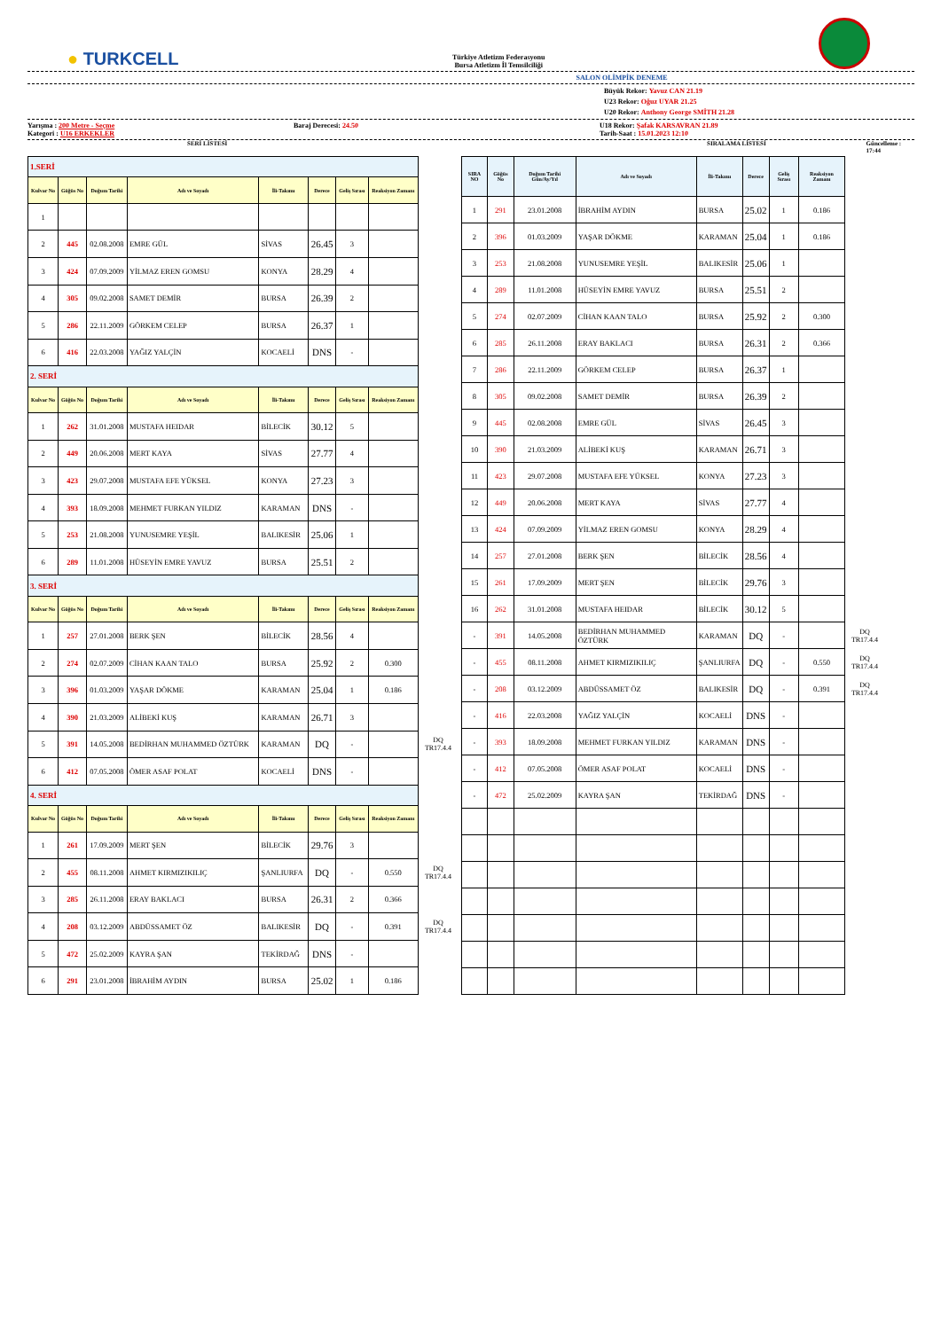● TURKCELL
Türkiye Atletizm Federasyonu
Bursa Atletizm İl Temsilciliği
SALON OLİMPİK DENEME
Büyük Rekor: Yavuz CAN 21.19
U23 Rekor: Oğuz UYAR 21.25
U20 Rekor: Anthony George SMİTH 21.28
Yarışma : 200 Metre - Seçme
Kategori : U16 ERKEKLER
Baraj Derecesi: 24.50 U18 Rekor: Şafak KARSAVRAN 21.89
Tarih-Saat : 15.01.2023 12:10
SERİ LİSTESİ SIRALAMA LİSTESİ Güncelleme : 17:44
| 1.SERİ | | | | | | | | |
| Kulvar No | Göğüs No | Doğum Tarihi | Adı ve Soyadı | İli-Takımı | Derece | Geliş Sırası | Reaksiyon Zamanı | |
| 1 | | | | | | | | |
| 2 | 445 | 02.08.2008 | EMRE GÜL | SİVAS | 26.45 | 3 | | |
| 3 | 424 | 07.09.2009 | YİLMAZ EREN GOMSU | KONYA | 28.29 | 4 | | |
| 4 | 305 | 09.02.2008 | SAMET DEMİR | BURSA | 26.39 | 2 | | |
| 5 | 286 | 22.11.2009 | GÖRKEM CELEP | BURSA | 26.37 | 1 | | |
| 6 | 416 | 22.03.2008 | YAĞIZ YALÇİN | KOCAELİ | DNS | - | | |
| 2. SERİ | | | | | | | | |
| Kulvar No | Göğüs No | Doğum Tarihi | Adı ve Soyadı | İli-Takımı | Derece | Geliş Sırası | Reaksiyon Zamanı | |
| 1 | 262 | 31.01.2008 | MUSTAFA HEIDAR | BİLECİK | 30.12 | 5 | | |
| 2 | 449 | 20.06.2008 | MERT KAYA | SİVAS | 27.77 | 4 | | |
| 3 | 423 | 29.07.2008 | MUSTAFA EFE YÜKSEL | KONYA | 27.23 | 3 | | |
| 4 | 393 | 18.09.2008 | MEHMET FURKAN YILDIZ | KARAMAN | DNS | - | | |
| 5 | 253 | 21.08.2008 | YUNUSEMRE YEŞİL | BALIKESİR | 25.06 | 1 | | |
| 6 | 289 | 11.01.2008 | HÜSEYİN EMRE YAVUZ | BURSA | 25.51 | 2 | | |
| 3. SERİ | | | | | | | | |
| Kulvar No | Göğüs No | Doğum Tarihi | Adı ve Soyadı | İli-Takımı | Derece | Geliş Sırası | Reaksiyon Zamanı | |
| 1 | 257 | 27.01.2008 | BERK ŞEN | BİLECİK | 28.56 | 4 | | |
| 2 | 274 | 02.07.2009 | CİHAN KAAN TALO | BURSA | 25.92 | 2 | 0.300 | |
| 3 | 396 | 01.03.2009 | YAŞAR DÖKME | KARAMAN | 25.04 | 1 | 0.186 | |
| 4 | 390 | 21.03.2009 | ALİBEKİ KUŞ | KARAMAN | 26.71 | 3 | | |
| 5 | 391 | 14.05.2008 | BEDİRHAN MUHAMMED ÖZTÜRK | KARAMAN | DQ | - | | DQ TR17.4.4 |
| 6 | 412 | 07.05.2008 | ÖMER ASAF POLAT | KOCAELİ | DNS | - | | |
| 4. SERİ | | | | | | | | |
| Kulvar No | Göğüs No | Doğum Tarihi | Adı ve Soyadı | İli-Takımı | Derece | Geliş Sırası | Reaksiyon Zamanı | |
| 1 | 261 | 17.09.2009 | MERT ŞEN | BİLECİK | 29.76 | 3 | | |
| 2 | 455 | 08.11.2008 | AHMET KIRMIZIKILIÇ | ŞANLIURFA | DQ | - | 0.550 | DQ TR17.4.4 |
| 3 | 285 | 26.11.2008 | ERAY BAKLACI | BURSA | 26.31 | 2 | 0.366 | |
| 4 | 208 | 03.12.2009 | ABDÜSSAMET ÖZ | BALIKESİR | DQ | - | 0.391 | DQ TR17.4.4 |
| 5 | 472 | 25.02.2009 | KAYRA ŞAN | TEKİRDAĞ | DNS | - | | |
| 6 | 291 | 23.01.2008 | İBRAHİM AYDIN | BURSA | 25.02 | 1 | 0.186 | |
| SIRA NO | Göğüs No | Doğum Tarihi Gün/Ay/Yıl | Adı ve Soyadı | İli-Takımı | Derece | Geliş Sırası | Reaksiyon Zamanı | |
| 1 | 291 | 23.01.2008 | İBRAHİM AYDIN | BURSA | 25.02 | 1 | 0.186 | |
| 2 | 396 | 01.03.2009 | YAŞAR DÖKME | KARAMAN | 25.04 | 1 | 0.186 | |
| 3 | 253 | 21.08.2008 | YUNUSEMRE YEŞİL | BALIKESİR | 25.06 | 1 | | |
| 4 | 289 | 11.01.2008 | HÜSEYİN EMRE YAVUZ | BURSA | 25.51 | 2 | | |
| 5 | 274 | 02.07.2009 | CİHAN KAAN TALO | BURSA | 25.92 | 2 | 0.300 | |
| 6 | 285 | 26.11.2008 | ERAY BAKLACI | BURSA | 26.31 | 2 | 0.366 | |
| 7 | 286 | 22.11.2009 | GÖRKEM CELEP | BURSA | 26.37 | 1 | | |
| 8 | 305 | 09.02.2008 | SAMET DEMİR | BURSA | 26.39 | 2 | | |
| 9 | 445 | 02.08.2008 | EMRE GÜL | SİVAS | 26.45 | 3 | | |
| 10 | 390 | 21.03.2009 | ALİBEKİ KUŞ | KARAMAN | 26.71 | 3 | | |
| 11 | 423 | 29.07.2008 | MUSTAFA EFE YÜKSEL | KONYA | 27.23 | 3 | | |
| 12 | 449 | 20.06.2008 | MERT KAYA | SİVAS | 27.77 | 4 | | |
| 13 | 424 | 07.09.2009 | YİLMAZ EREN GOMSU | KONYA | 28.29 | 4 | | |
| 14 | 257 | 27.01.2008 | BERK ŞEN | BİLECİK | 28.56 | 4 | | |
| 15 | 261 | 17.09.2009 | MERT ŞEN | BİLECİK | 29.76 | 3 | | |
| 16 | 262 | 31.01.2008 | MUSTAFA HEIDAR | BİLECİK | 30.12 | 5 | | |
| - | 391 | 14.05.2008 | BEDİRHAN MUHAMMED ÖZTÜRK | KARAMAN | DQ | - | | DQ TR17.4.4 |
| - | 455 | 08.11.2008 | AHMET KIRMIZIKILIÇ | ŞANLIURFA | DQ | - | 0.550 | DQ TR17.4.4 |
| - | 208 | 03.12.2009 | ABDÜSSAMET ÖZ | BALIKESİR | DQ | - | 0.391 | DQ TR17.4.4 |
| - | 416 | 22.03.2008 | YAĞIZ YALÇİN | KOCAELİ | DNS | - | | |
| - | 393 | 18.09.2008 | MEHMET FURKAN YILDIZ | KARAMAN | DNS | - | | |
| - | 412 | 07.05.2008 | ÖMER ASAF POLAT | KOCAELİ | DNS | - | | |
| - | 472 | 25.02.2009 | KAYRA ŞAN | TEKİRDAĞ | DNS | - | | |